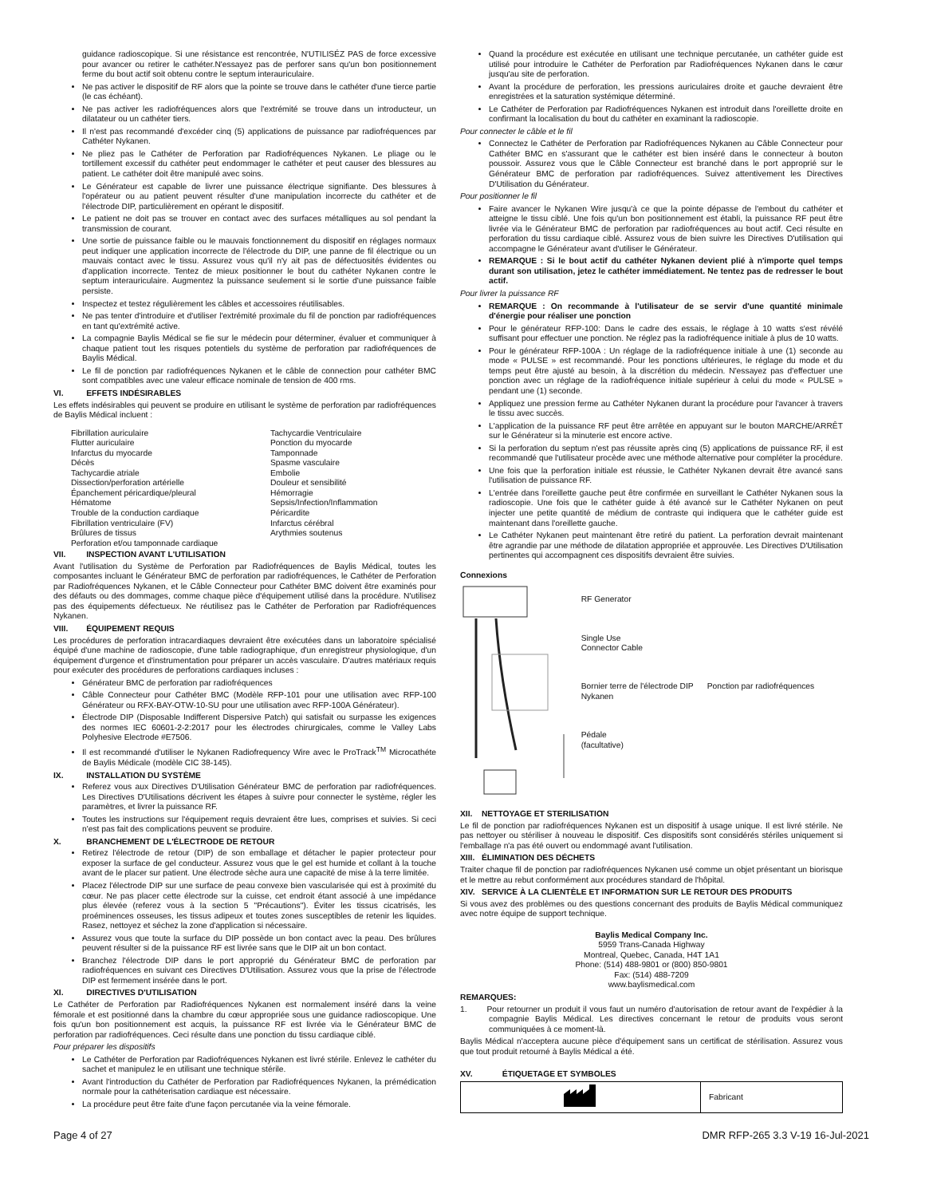guidance radioscopique. Si une résistance est rencontrée, N'UTILISÉZ PAS de force excessive pour avancer ou retirer le cathéter.N'essayez pas de perforer sans qu'un bon positionnement ferme du bout actif soit obtenu contre le septum interauriculaire.
Ne pas activer le dispositif de RF alors que la pointe se trouve dans le cathéter d'une tierce partie (le cas échéant).
Ne pas activer les radiofréquences alors que l'extrémité se trouve dans un introducteur, un dilatateur ou un cathéter tiers.
Il n'est pas recommandé d'excéder cinq (5) applications de puissance par radiofréquences par Cathéter Nykanen.
Ne pliez pas le Cathéter de Perforation par Radiofréquences Nykanen. Le pliage ou le tortillement excessif du cathéter peut endommager le cathéter et peut causer des blessures au patient. Le cathéter doit être manipulé avec soins.
Le Générateur est capable de livrer une puissance électrique signifiante. Des blessures à l'opérateur ou au patient peuvent résulter d'une manipulation incorrecte du cathéter et de l'électrode DIP, particulièrement en opérant le dispositif.
Le patient ne doit pas se trouver en contact avec des surfaces métalliques au sol pendant la transmission de courant.
Une sortie de puissance faible ou le mauvais fonctionnement du dispositif en réglages normaux peut indiquer une application incorrecte de l'électrode du DIP, une panne de fil électrique ou un mauvais contact avec le tissu. Assurez vous qu'il n'y ait pas de défectuosités évidentes ou d'application incorrecte. Tentez de mieux positionner le bout du cathéter Nykanen contre le septum interauriculaire. Augmentez la puissance seulement si le sortie d'une puissance faible persiste.
Inspectez et testez régulièrement les câbles et accessoires réutilisables.
Ne pas tenter d'introduire et d'utiliser l'extrémité proximale du fil de ponction par radiofréquences en tant qu'extrémité active.
La compagnie Baylis Médical se fie sur le médecin pour déterminer, évaluer et communiquer à chaque patient tout les risques potentiels du système de perforation par radiofréquences de Baylis Médical.
Le fil de ponction par radiofréquences Nykanen et le câble de connection pour cathéter BMC sont compatibles avec une valeur efficace nominale de tension de 400 rms.
VI. EFFETS INDÉSIRABLES
Les effets indésirables qui peuvent se produire en utilisant le système de perforation par radiofréquences de Baylis Médical incluent :
Fibrillation auriculaire Tachycardie Ventriculaire Flutter auriculaire Ponction du myocarde Infarctus du myocarde Tamponnade Décès Spasme vasculaire Tachycardie atriale Embolie Dissection/perforation artérielle Douleur et sensibilité Épanchement péricardique/pleural Hémorragie Hématome Sepsis/Infection/Inflammation Trouble de la conduction cardiaque Péricardite Fibrillation ventriculaire (FV) Infarctus cérébral Brûlures de tissus Arythmies soutenus Perforation et/ou tamponnade cardiaque
VII. INSPECTION AVANT L'UTILISATION
Avant l'utilisation du Système de Perforation par Radiofréquences de Baylis Médical, toutes les composantes incluant le Générateur BMC de perforation par radiofréquences, le Cathéter de Perforation par Radiofréquences Nykanen, et le Câble Connecteur pour Cathéter BMC doivent être examinés pour des défauts ou des dommages, comme chaque pièce d'équipement utilisé dans la procédure. N'utilisez pas des équipements défectueux. Ne réutilisez pas le Cathéter de Perforation par Radiofréquences Nykanen.
VIII. ÉQUIPEMENT REQUIS
Les procédures de perforation intracardiaques devraient être exécutées dans un laboratoire spécialisé équipé d'une machine de radioscopie, d'une table radiographique, d'un enregistreur physiologique, d'un équipement d'urgence et d'instrumentation pour préparer un accès vasculaire. D'autres matériaux requis pour exécuter des procédures de perforations cardiaques incluses :
Générateur BMC de perforation par radiofréquences
Câble Connecteur pour Cathéter BMC (Modèle RFP-101 pour une utilisation avec RFP-100 Générateur ou RFX-BAY-OTW-10-SU pour une utilisation avec RFP-100A Générateur).
Électrode DIP (Disposable Indifferent Dispersive Patch) qui satisfait ou surpasse les exigences des normes IEC 60601-2-2:2017 pour les électrodes chirurgicales, comme le Valley Labs Polyhesive Electrode #E7506.
Il est recommandé d'utiliser le Nykanen Radiofrequency Wire avec le ProTrack<sup>TM</sup> Microcathéte de Baylis Médicale (modèle CIC 38-145).
IX. INSTALLATION DU SYSTÈME
Referez vous aux Directives D'Utilisation Générateur BMC de perforation par radiofréquences. Les Directives D'Utilisations décrivent les étapes à suivre pour connecter le système, régler les paramètres, et livrer la puissance RF.
Toutes les instructions sur l'équipement requis devraient être lues, comprises et suivies. Si ceci n'est pas fait des complications peuvent se produire.
X. BRANCHEMENT DE L'ÉLECTRODE DE RETOUR
Retirez l'électrode de retour (DIP) de son emballage et détacher le papier protecteur pour exposer la surface de gel conducteur. Assurez vous que le gel est humide et collant à la touche avant de le placer sur patient. Une électrode sèche aura une capacité de mise à la terre limitée.
Placez l'électrode DIP sur une surface de peau convexe bien vascularisée qui est à proximité du cœur. Ne pas placer cette électrode sur la cuisse, cet endroit étant associé à une impédance plus élevée (referez vous à la section 5 "Précautions"). Éviter les tissus cicatrisés, les proéminences osseuses, les tissus adipeux et toutes zones susceptibles de retenir les liquides. Rasez, nettoyez et séchez la zone d'application si nécessaire.
Assurez vous que toute la surface du DIP possède un bon contact avec la peau. Des brûlures peuvent résulter si de la puissance RF est livrée sans que le DIP ait un bon contact.
Branchez l'électrode DIP dans le port approprié du Générateur BMC de perforation par radiofréquences en suivant ces Directives D'Utilisation. Assurez vous que la prise de l'électrode DIP est fermement insérée dans le port.
XI. DIRECTIVES D'UTILISATION
Le Cathéter de Perforation par Radiofréquences Nykanen est normalement inséré dans la veine fémorale et est positionné dans la chambre du cœur appropriée sous une guidance radioscopique. Une fois qu'un bon positionnement est acquis, la puissance RF est livrée via le Générateur BMC de perforation par radiofréquences. Ceci résulte dans une ponction du tissu cardiaque ciblé.
Pour préparer les dispositifs
Le Cathéter de Perforation par Radiofréquences Nykanen est livré stérile. Enlevez le cathéter du sachet et manipulez le en utilisant une technique stérile.
Avant l'introduction du Cathéter de Perforation par Radiofréquences Nykanen, la prémédication normale pour la cathéterisation cardiaque est nécessaire.
La procédure peut être faite d'une façon percutanée via la veine fémorale.
Quand la procédure est exécutée en utilisant une technique percutanée, un cathéter guide est utilisé pour introduire le Cathéter de Perforation par Radiofréquences Nykanen dans le cœur jusqu'au site de perforation.
Avant la procédure de perforation, les pressions auriculaires droite et gauche devraient être enregistrées et la saturation systémique déterminé.
Le Cathéter de Perforation par Radiofréquences Nykanen est introduit dans l'oreillette droite en confirmant la localisation du bout du cathéter en examinant la radioscopie.
Pour connecter le câble et le fil
Connectez le Cathéter de Perforation par Radiofréquences Nykanen au Câble Connecteur pour Cathéter BMC en s'assurant que le cathéter est bien inséré dans le connecteur à bouton poussoir. Assurez vous que le Câble Connecteur est branché dans le port approprié sur le Générateur BMC de perforation par radiofréquences. Suivez attentivement les Directives D'Utilisation du Générateur.
Pour positionner le fil
Faire avancer le Nykanen Wire jusqu'à ce que la pointe dépasse de l'embout du cathéter et atteigne le tissu ciblé. Une fois qu'un bon positionnement est établi, la puissance RF peut être livrée via le Générateur BMC de perforation par radiofréquences au bout actif. Ceci résulte en perforation du tissu cardiaque ciblé. Assurez vous de bien suivre les Directives D'utilisation qui accompagne le Générateur avant d'utiliser le Générateur.
REMARQUE : Si le bout actif du cathéter Nykanen devient plié à n'importe quel temps durant son utilisation, jetez le cathéter immédiatement. Ne tentez pas de redresser le bout actif.
Pour livrer la puissance RF
REMARQUE : On recommande à l'utilisateur de se servir d'une quantité minimale d'énergie pour réaliser une ponction
Pour le générateur RFP-100: Dans le cadre des essais, le réglage à 10 watts s'est révélé suffisant pour effectuer une ponction. Ne réglez pas la radiofréquence initiale à plus de 10 watts.
Pour le générateur RFP-100A : Un réglage de la radiofréquence initiale à une (1) seconde au mode « PULSE » est recommandé. Pour les ponctions ultérieures, le réglage du mode et du temps peut être ajusté au besoin, à la discrétion du médecin. N'essayez pas d'effectuer une ponction avec un réglage de la radiofréquence initiale supérieur à celui du mode « PULSE » pendant une (1) seconde.
Appliquez une pression ferme au Cathéter Nykanen durant la procédure pour l'avancer à travers le tissu avec succès.
L'application de la puissance RF peut être arrêtée en appuyant sur le bouton MARCHE/ARRÊT sur le Générateur si la minuterie est encore active.
Si la perforation du septum n'est pas réussite après cinq (5) applications de puissance RF, il est recommandé que l'utilisateur procède avec une méthode alternative pour compléter la procédure.
Une fois que la perforation initiale est réussie, le Cathéter Nykanen devrait être avancé sans l'utilisation de puissance RF.
L'entrée dans l'oreillette gauche peut être confirmée en surveillant le Cathéter Nykanen sous la radioscopie. Une fois que le cathéter guide à été avancé sur le Cathéter Nykanen on peut injecter une petite quantité de médium de contraste qui indiquera que le cathéter guide est maintenant dans l'oreillette gauche.
Le Cathéter Nykanen peut maintenant être retiré du patient. La perforation devrait maintenant être agrandie par une méthode de dilatation appropriée et approuvée. Les Directives D'Utilisation pertinentes qui accompagnent ces dispositifs devraient être suivies.
Connexions
RF Generator
Single Use
Connector Cable
Bornier terre de l'électrode DIP Ponction par radiofréquences Nykanen
Pédale
(facultative)
XII. NETTOYAGE ET STERILISATION
Le fil de ponction par radiofréquences Nykanen est un dispositif à usage unique. Il est livré stérile. Ne pas nettoyer ou stériliser à nouveau le dispositif. Ces dispositifs sont considérés stériles uniquement si l'emballage n'a pas été ouvert ou endommagé avant l'utilisation.
XIII. ÉLIMINATION DES DÉCHETS
Traiter chaque fil de ponction par radiofréquences Nykanen usé comme un objet présentant un biorisque et le mettre au rebut conformément aux procédures standard de l'hôpital.
XIV. SERVICE À LA CLIENTÈLE ET INFORMATION SUR LE RETOUR DES PRODUITS
Si vous avez des problèmes ou des questions concernant des produits de Baylis Médical communiquez avec notre équipe de support technique.
Baylis Medical Company Inc.
5959 Trans-Canada Highway
Montreal, Quebec, Canada, H4T 1A1
Phone: (514) 488-9801 or (800) 850-9801
Fax: (514) 488-7209
www.baylismedical.com
REMARQUES:
1. Pour retourner un produit il vous faut un numéro d'autorisation de retour avant de l'expédier à la compagnie Baylis Médical. Les directives concernant le retour de produits vous seront communiquées à ce moment-là.
Baylis Médical n'acceptera aucune pièce d'équipement sans un certificat de stérilisation. Assurez vous que tout produit retourné à Baylis Médical a été.
XV. ÉTIQUETAGE ET SYMBOLES
| | Fabricant |
Page 4 of 27 DMR RFP-265 3.3 V-19 16-Jul-2021